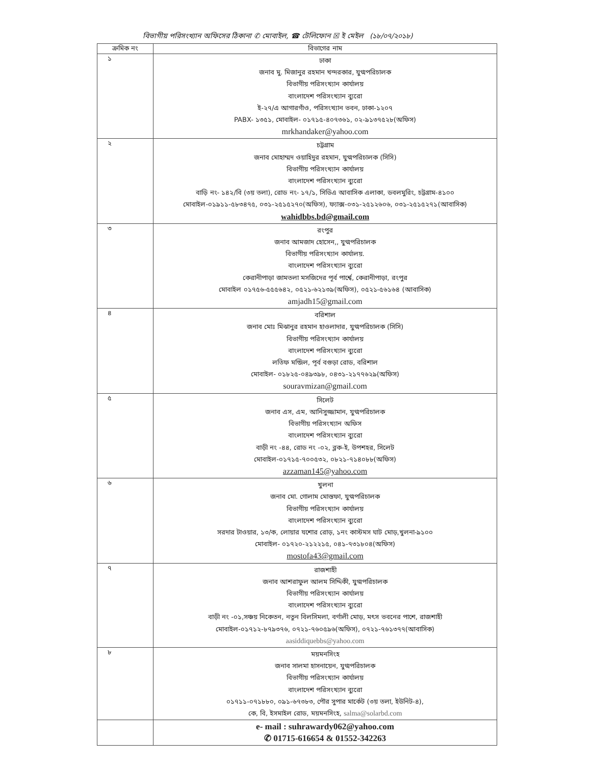বিভাগীয় পরিসংখ্যান অফিসের ঠিকানা ✆ মোবাইল, ☎ টেলিফোন ☒ ই মেইল (১৮/০৭/২০১৮)
| ক্রমিক নং | বিভাগের নাম |
| --- | --- |
| ১ | ঢাকা জনাব মু. মিজানুর রহমান খন্দরকার, যুগ্মপরিচালক বিভাগীয় পরিসংখ্যান কার্যালয় বাংলাদেশ পরিসংখ্যান ব্যুরো ই-২৭/এ আগারগাঁও, পরিসংখ্যান ভবন, ঢাকা-১২০৭ PABX- ১৩৫১, মোবাইল- ০১৭১৫-৪০৭৩৬১, ০২-৯১৩৭৫২৮(অফিস) mrkhandaker@yahoo.com |
| ২ | চট্টগ্রাম জনাব মোহাম্মদ ওয়াহিদুর রহমান, যুগ্মপরিচালক (সিসি) বিভাগীয় পরিসংখ্যান কার্যালয় বাংলাদেশ পরিসংখ্যান ব্যুরো বাড়ি নং- ১৪২/বি (৩য় তলা), রোড নং- ১৭/১, সিডিএ আবাসিক এলাকা, ডবলমুরিং, চট্টগ্রাম-৪১০০ মোবাইল-০১৯১১-৫৮৩৪৭৫, ০৩১-২৫১৫২৭০(অফিস), ফ্যাক্স-০৩১-২৫১২৬০৬, ০৩১-২৫১৫২৭১(আবাসিক) wahidbbs.bd@gmail.com |
| ৩ | রংপুর জনাব আমজাদ হোসেন,, যুগ্মপরিচালক বিভাগীয় পরিসংখ্যান কার্যালয়. বাংলাদেশ পরিসংখ্যান ব্যুরো কেরানীপাড়া জামতলা মসজিদের পূর্ব পার্শ্বে, কেরানীপাড়া, রংপুর মোবাইল ০১৭৫৬-৫৫৫৬৪২, ০৫২১-৬২১৩৯(অফিস), ০৫২১-৫৬১৬৪ (আবাসিক) amjadh15@gmail.com |
| ৪ | বরিশাল জনাব মোঃ মিঝানুর রহমান হাওলাদার, যুগ্মপরিচালক (সিসি) বিভাগীয় পরিসংখ্যান কার্যালয় বাংলাদেশ পরিসংখ্যান ব্যুরো লতিফ মন্জিল, পূর্ব বগুড়া রোড, বরিশাল মোবাইল- ০১৮২৫-০৪৯৩৯৮, ০৪৩১-২১৭৭৬২৯(অফিস) souravmizan@gmail.com |
| ৫ | সিলেট জনাব এস, এম, আনিসুজ্জামান, যুগ্মপরিচালক বিভাগীয় পরিসংখ্যান অফিস বাংলাদেশ পরিসংখ্যান ব্যুরো বাড়ী নং -৪৪, রোড নং -০২, ব্লক-ই, উপশহর, সিলেট মোবাইল-০১৭১৫-৭০০৫৩২, ০৮২১-৭১৪০৮৮(অফিস) azzaman145@yahoo.com |
| ৬ | খুলনা জনাব মো. গোলাম মোস্তফা, যুগ্মপরিচালক বিভাগীয় পরিসংখ্যান কার্যালয় বাংলাদেশ পরিসংখ্যান ব্যুরো সরদার টাওয়ার, ১৩/ক, লোয়ার যশোর রোড়, ১নং কাস্টমস ঘাট মোড়,খুলনা-৯১০০ মোবাইল- ০১৭২০-২১২২১৫, ০৪১-৭৩১৮০৪(অফিস) mostofa43@gmail.com |
| ৭ | রাজশাহী জনাব আশরাফুল আলম সিদ্দিকী, যুগ্মপরিচালক বিভাগীয় পরিসংখ্যান কার্যালয় বাংলাদেশ পরিসংখ্যান ব্যুরো বাড়ী নং -০১,সঞ্চয় নিকেতন, নতুন বিলসিমলা, বর্ণালী মোড়, মৎস ভবনের পাশে, রাজশাহী মোবাইল-০১৭১২-৮৭৯৩৭৬, ০৭২১-৭৬০৫৯৬(অফিস), ০৭২১-৭৬১৩৭৭(আবাসিক) aasiddiquebbs@yahoo.com |
| ৮ | ময়মনসিংহ জনাব সালমা হাসনায়েন, যুগ্মপরিচালক বিভাগীয় পরিসংখ্যান কার্যালয় বাংলাদেশ পরিসংখ্যান ব্যুরো ০১৭১১-০৭১৮৮০, ০৯১-৬৭৩৮৩, পৌর সুপার মার্কেট (৩য় তলা, ইউনিট-৪), কে, বি, ইসমাইল রোড, ময়মনসিংহ, salma@solarbd.com |
| | e- mail : suhrawardy062@yahoo.com ✆ 01715-616654 & 01552-342263 |